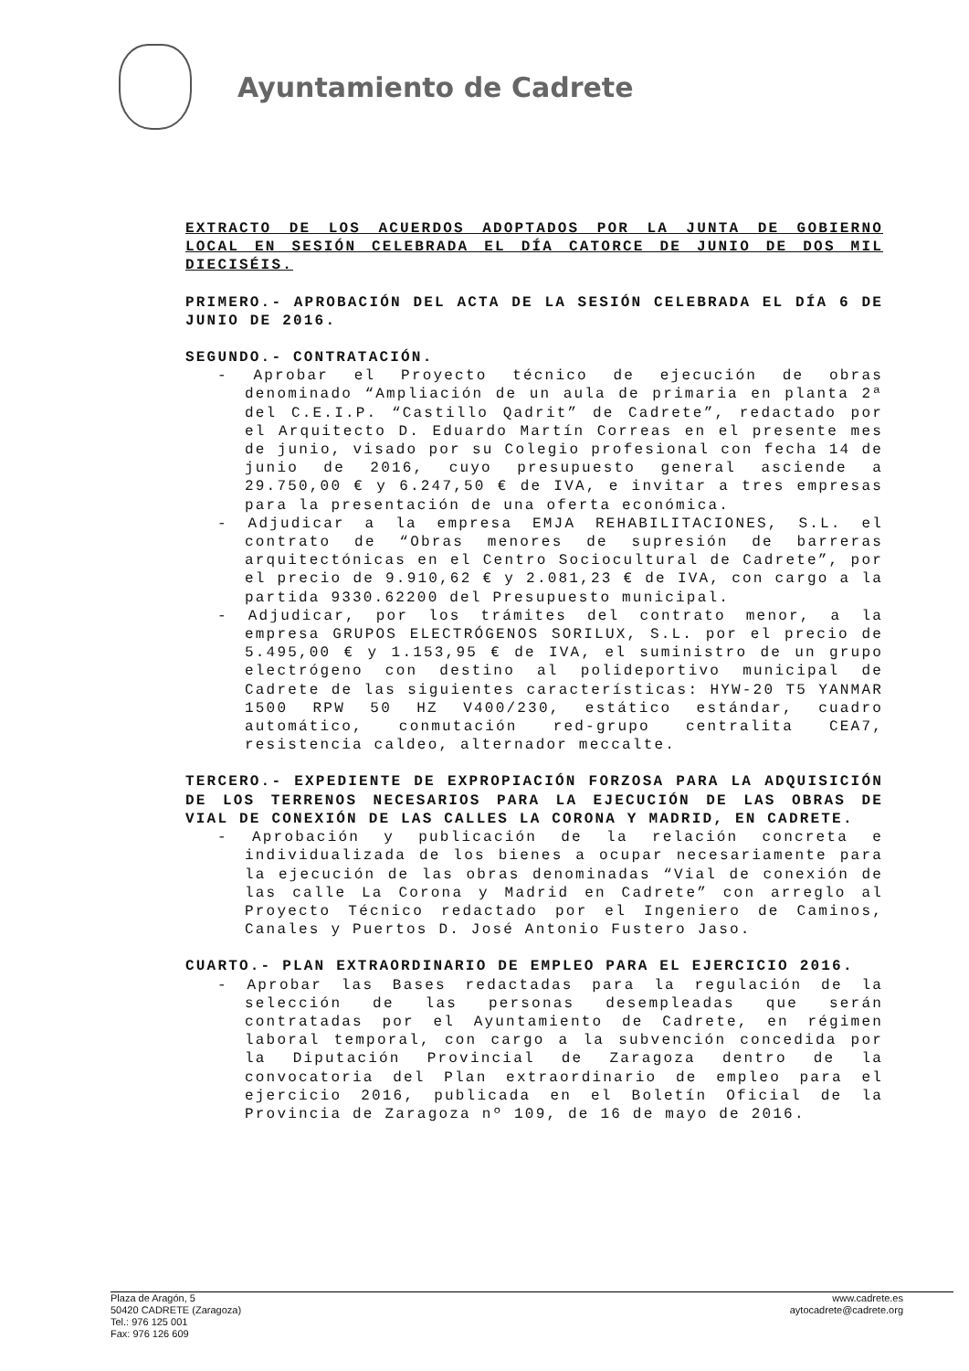Ayuntamiento de Cadrete
EXTRACTO DE LOS ACUERDOS ADOPTADOS POR LA JUNTA DE GOBIERNO LOCAL EN SESIÓN CELEBRADA EL DÍA CATORCE DE JUNIO DE DOS MIL DIECISÉIS.
PRIMERO.- APROBACIÓN DEL ACTA DE LA SESIÓN CELEBRADA EL DÍA 6 DE JUNIO DE 2016.
SEGUNDO.- CONTRATACIÓN.
- Aprobar el Proyecto técnico de ejecución de obras denominado “Ampliación de un aula de primaria en planta 2ª del C.E.I.P. “Castillo Qadrit” de Cadrete”, redactado por el Arquitecto D. Eduardo Martín Correas en el presente mes de junio, visado por su Colegio profesional con fecha 14 de junio de 2016, cuyo presupuesto general asciende a 29.750,00 € y 6.247,50 € de IVA, e invitar a tres empresas para la presentación de una oferta económica.
- Adjudicar a la empresa EMJA REHABILITACIONES, S.L. el contrato de “Obras menores de supresión de barreras arquitectónicas en el Centro Sociocultural de Cadrete”, por el precio de 9.910,62 € y 2.081,23 € de IVA, con cargo a la partida 9330.62200 del Presupuesto municipal.
- Adjudicar, por los trámites del contrato menor, a la empresa GRUPOS ELECTRÓGENOS SORILUX, S.L. por el precio de 5.495,00 € y 1.153,95 € de IVA, el suministro de un grupo electrógeno con destino al polideportivo municipal de Cadrete de las siguientes características: HYW-20 T5 YANMAR 1500 RPW 50 HZ V400/230, estático estándar, cuadro automático, conmutación red-grupo centralita CEA7, resistencia caldeo, alternador meccalte.
TERCERO.- EXPEDIENTE DE EXPROPIACIÓN FORZOSA PARA LA ADQUISICIÓN DE LOS TERRENOS NECESARIOS PARA LA EJECUCIÓN DE LAS OBRAS DE VIAL DE CONEXIÓN DE LAS CALLES LA CORONA Y MADRID, EN CADRETE.
- Aprobación y publicación de la relación concreta e individualizada de los bienes a ocupar necesariamente para la ejecución de las obras denominadas “Vial de conexión de las calle La Corona y Madrid en Cadrete” con arreglo al Proyecto Técnico redactado por el Ingeniero de Caminos, Canales y Puertos D. José Antonio Fustero Jaso.
CUARTO.- PLAN EXTRAORDINARIO DE EMPLEO PARA EL EJERCICIO 2016.
- Aprobar las Bases redactadas para la regulación de la selección de las personas desempleadas que serán contratadas por el Ayuntamiento de Cadrete, en régimen laboral temporal, con cargo a la subvención concedida por la Diputación Provincial de Zaragoza dentro de la convocatoria del Plan extraordinario de empleo para el ejercicio 2016, publicada en el Boletín Oficial de la Provincia de Zaragoza nº 109, de 16 de mayo de 2016.
Plaza de Aragón, 5
50420 CADRETE (Zaragoza)
Tel.: 976 125 001
Fax: 976 126 609
www.cadrete.es
aytocadrete@cadrete.org